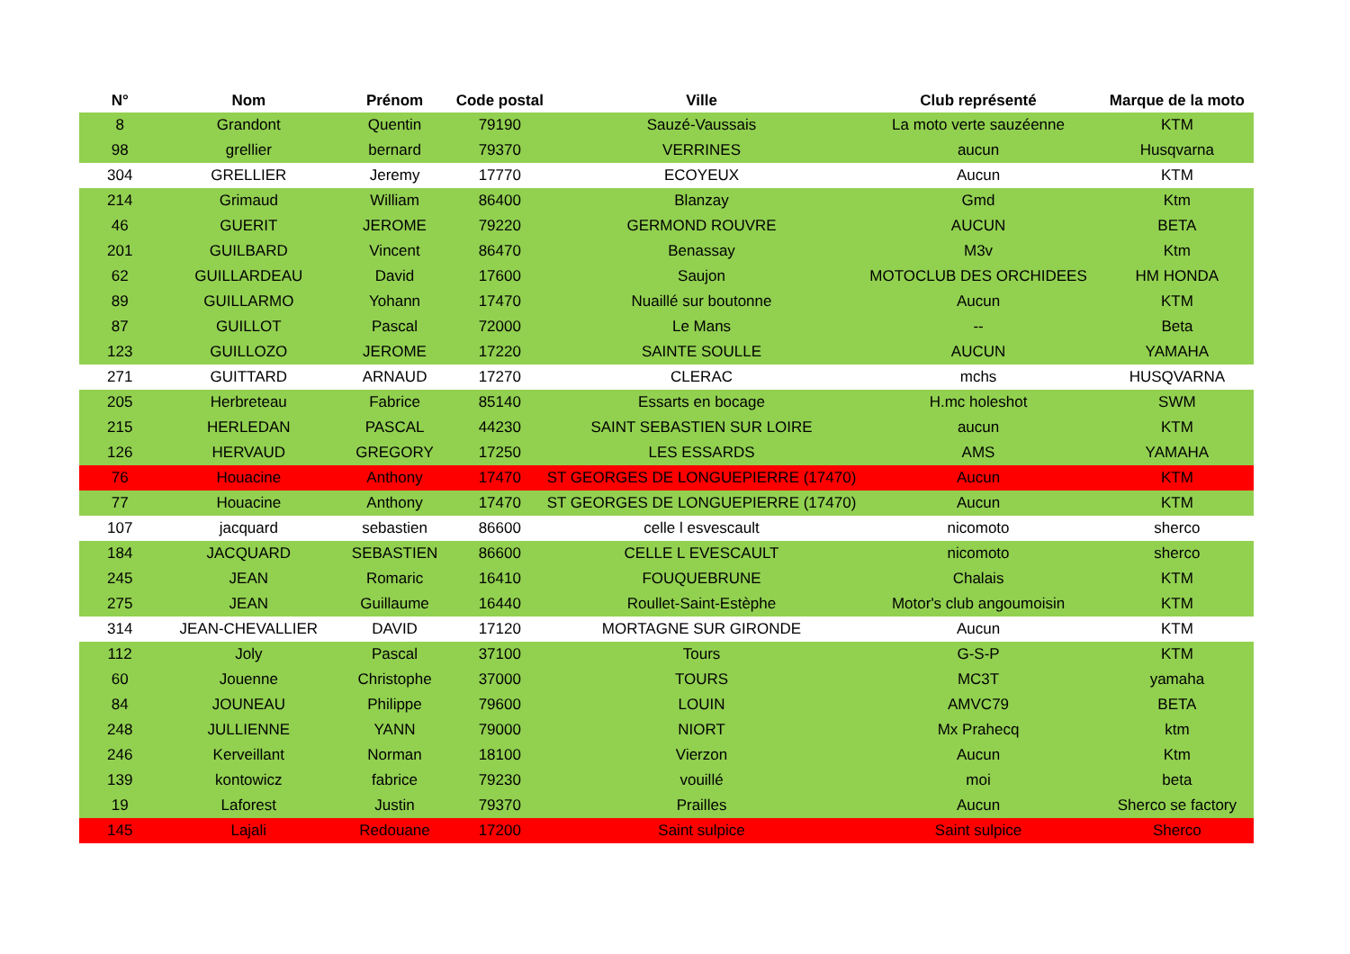| N° | Nom | Prénom | Code postal | Ville | Club représenté | Marque de la moto |
| --- | --- | --- | --- | --- | --- | --- |
| 8 | Grandont | Quentin | 79190 | Sauzé-Vaussais | La moto verte sauzéenne | KTM |
| 98 | grellier | bernard | 79370 | VERRINES | aucun | Husqvarna |
| 304 | GRELLIER | Jeremy | 17770 | ECOYEUX | Aucun | KTM |
| 214 | Grimaud | William | 86400 | Blanzay | Gmd | Ktm |
| 46 | GUERIT | JEROME | 79220 | GERMOND ROUVRE | AUCUN | BETA |
| 201 | GUILBARD | Vincent | 86470 | Benassay | M3v | Ktm |
| 62 | GUILLARDEAU | David | 17600 | Saujon | MOTOCLUB DES ORCHIDEES | HM HONDA |
| 89 | GUILLARMO | Yohann | 17470 | Nuaillé sur boutonne | Aucun | KTM |
| 87 | GUILLOT | Pascal | 72000 | Le Mans | -- | Beta |
| 123 | GUILLOZO | JEROME | 17220 | SAINTE SOULLE | AUCUN | YAMAHA |
| 271 | GUITTARD | ARNAUD | 17270 | CLERAC | mchs | HUSQVARNA |
| 205 | Herbreteau | Fabrice | 85140 | Essarts en bocage | H.mc holeshot | SWM |
| 215 | HERLEDAN | PASCAL | 44230 | SAINT SEBASTIEN SUR LOIRE | aucun | KTM |
| 126 | HERVAUD | GREGORY | 17250 | LES ESSARDS | AMS | YAMAHA |
| 76 | Houacine | Anthony | 17470 | ST GEORGES DE LONGUEPIERRE (17470) | Aucun | KTM |
| 77 | Houacine | Anthony | 17470 | ST GEORGES DE LONGUEPIERRE (17470) | Aucun | KTM |
| 107 | jacquard | sebastien | 86600 | celle l esvescault | nicomoto | sherco |
| 184 | JACQUARD | SEBASTIEN | 86600 | CELLE L EVESCAULT | nicomoto | sherco |
| 245 | JEAN | Romaric | 16410 | FOUQUEBRUNE | Chalais | KTM |
| 275 | JEAN | Guillaume | 16440 | Roullet-Saint-Estèphe | Motor's club angoumoisin | KTM |
| 314 | JEAN-CHEVALLIER | DAVID | 17120 | MORTAGNE SUR GIRONDE | Aucun | KTM |
| 112 | Joly | Pascal | 37100 | Tours | G-S-P | KTM |
| 60 | Jouenne | Christophe | 37000 | TOURS | MC3T | yamaha |
| 84 | JOUNEAU | Philippe | 79600 | LOUIN | AMVC79 | BETA |
| 248 | JULLIENNE | YANN | 79000 | NIORT | Mx Prahecq | ktm |
| 246 | Kerveillant | Norman | 18100 | Vierzon | Aucun | Ktm |
| 139 | kontowicz | fabrice | 79230 | vouillé | moi | beta |
| 19 | Laforest | Justin | 79370 | Prailles | Aucun | Sherco se factory |
| 145 | Lajali | Redouane | 17200 | Saint sulpice | Saint sulpice | Sherco |